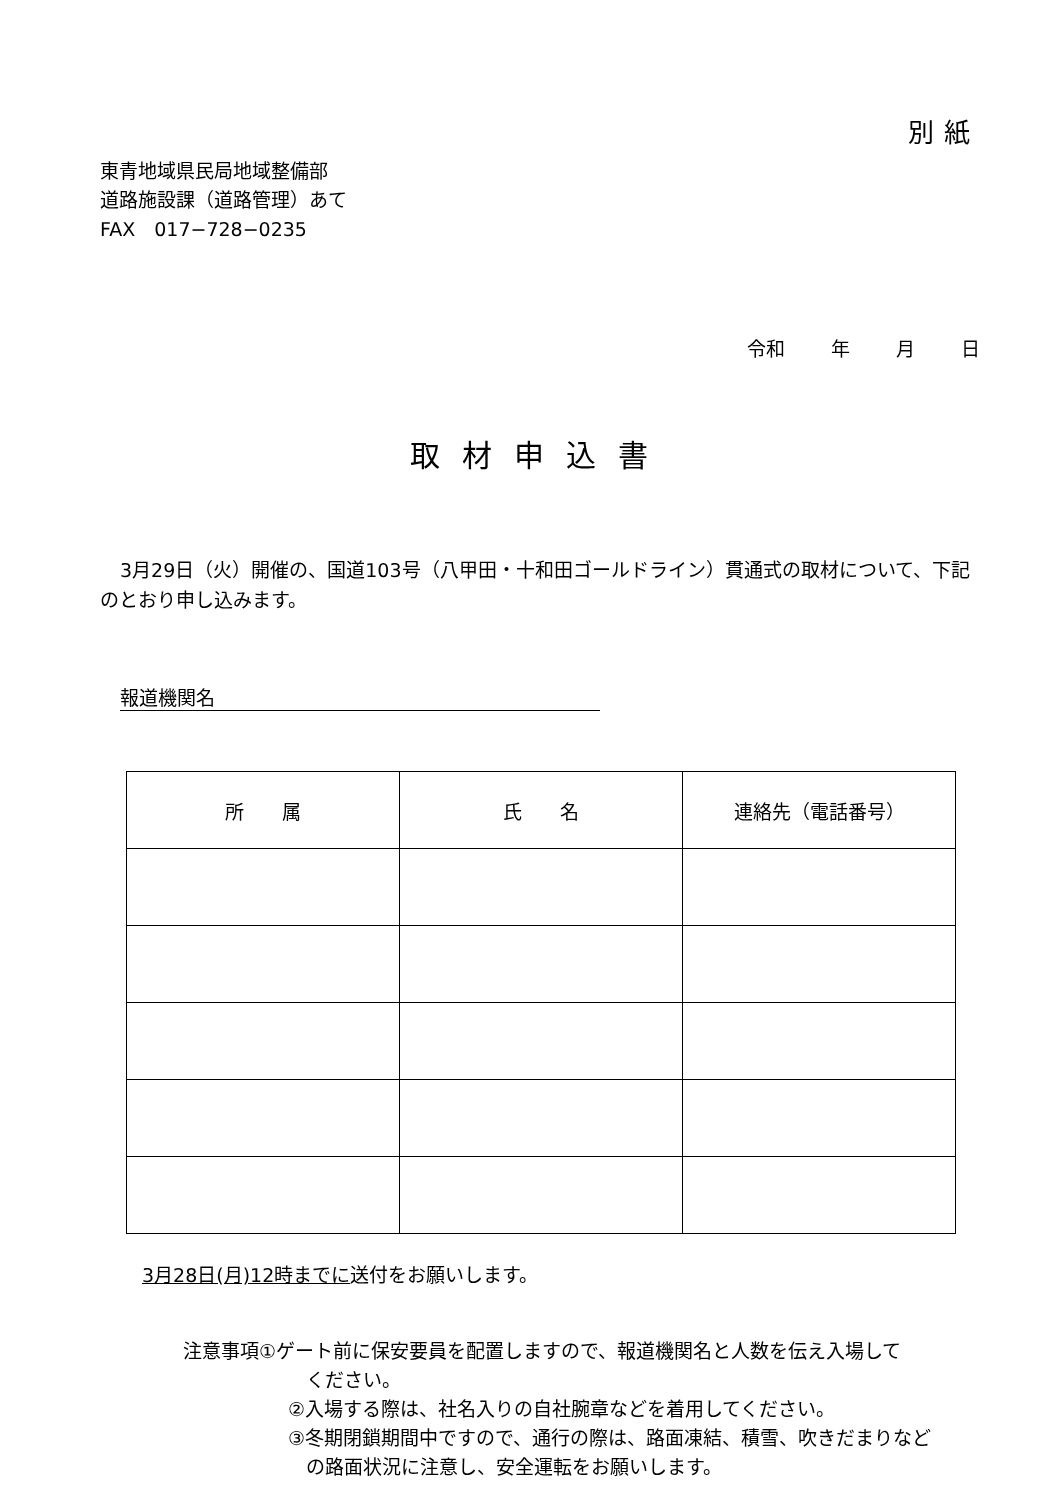別紙
東青地域県民局地域整備部
道路施設課（道路管理）あて
FAX　017−728−0235
令和 年 月 日
取材申込書
3月29日（火）開催の、国道103号（八甲田・十和田ゴールドライン）貫通式の取材について、下記のとおり申し込みます。
報道機関名
| 所 属 | 氏 名 | 連絡先（電話番号） |
| --- | --- | --- |
3月28日(月)12時までに送付をお願いします。
注意事項①ゲート前に保安要員を配置しますので、報道機関名と人数を伝え入場して
ください。
②入場する際は、社名入りの自社腕章などを着用してください。
③冬期閉鎖期間中ですので、通行の際は、路面凍結、積雪、吹きだまりなど
の路面状況に注意し、安全運転をお願いします。